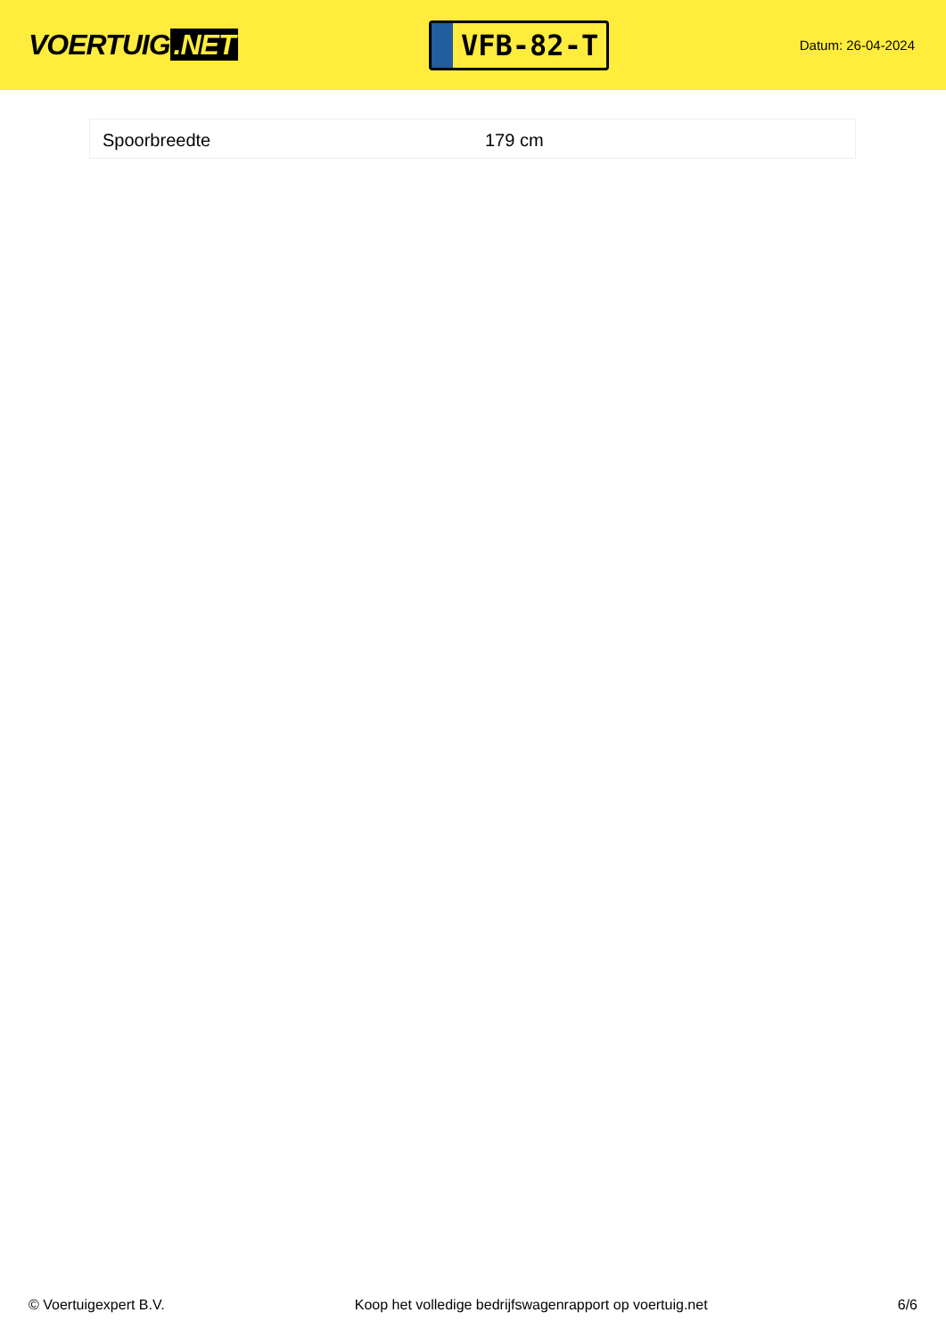VOERTUIG.NET
VFB-82-T
Datum: 26-04-2024
| Spoorbreedte | 179 cm |
© Voertuigexpert B.V. Koop het volledige bedrijfswagenrapport op voertuig.net 6/6